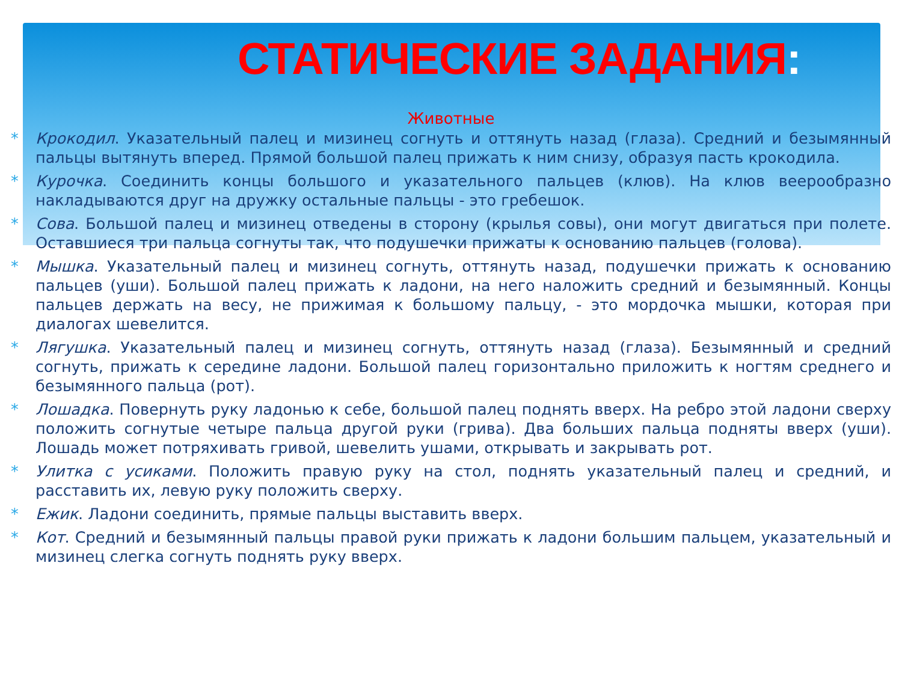СТАТИЧЕСКИЕ ЗАДАНИЯ:
Животные
* Крокодил. Указательный палец и мизинец согнуть и оттянуть назад (глаза). Средний и безымянный пальцы вытянуть вперед. Прямой большой палец прижать к ним снизу, образуя пасть крокодила.
* Курочка. Соединить концы большого и указательного пальцев (клюв). На клюв веерообразно накладываются друг на дружку остальные пальцы - это гребешок.
* Сова. Большой палец и мизинец отведены в сторону (крылья совы), они могут двигаться при полете. Оставшиеся три пальца согнуты так, что подушечки прижаты к основанию пальцев (голова).
* Мышка. Указательный палец и мизинец согнуть, оттянуть назад, подушечки прижать к основанию пальцев (уши). Большой палец прижать к ладони, на него наложить средний и безымянный. Концы пальцев держать на весу, не прижимая к большому пальцу, - это мордочка мышки, которая при диалогах шевелится.
* Лягушка. Указательный палец и мизинец согнуть, оттянуть назад (глаза). Безымянный и средний согнуть, прижать к середине ладони. Большой палец горизонтально приложить к ногтям среднего и безымянного пальца (рот).
* Лошадка. Повернуть руку ладонью к себе, большой палец поднять вверх. На ребро этой ладони сверху положить согнутые четыре пальца другой руки (грива). Два больших пальца подняты вверх (уши). Лошадь может потряхивать гривой, шевелить ушами, открывать и закрывать рот.
* Улитка с усиками. Положить правую руку на стол, поднять указательный палец и средний, и расставить их, левую руку положить сверху.
* Ежик. Ладони соединить, прямые пальцы выставить вверх.
* Кот. Средний и безымянный пальцы правой руки прижать к ладони большим пальцем, указательный и мизинец слегка согнуть поднять руку вверх.